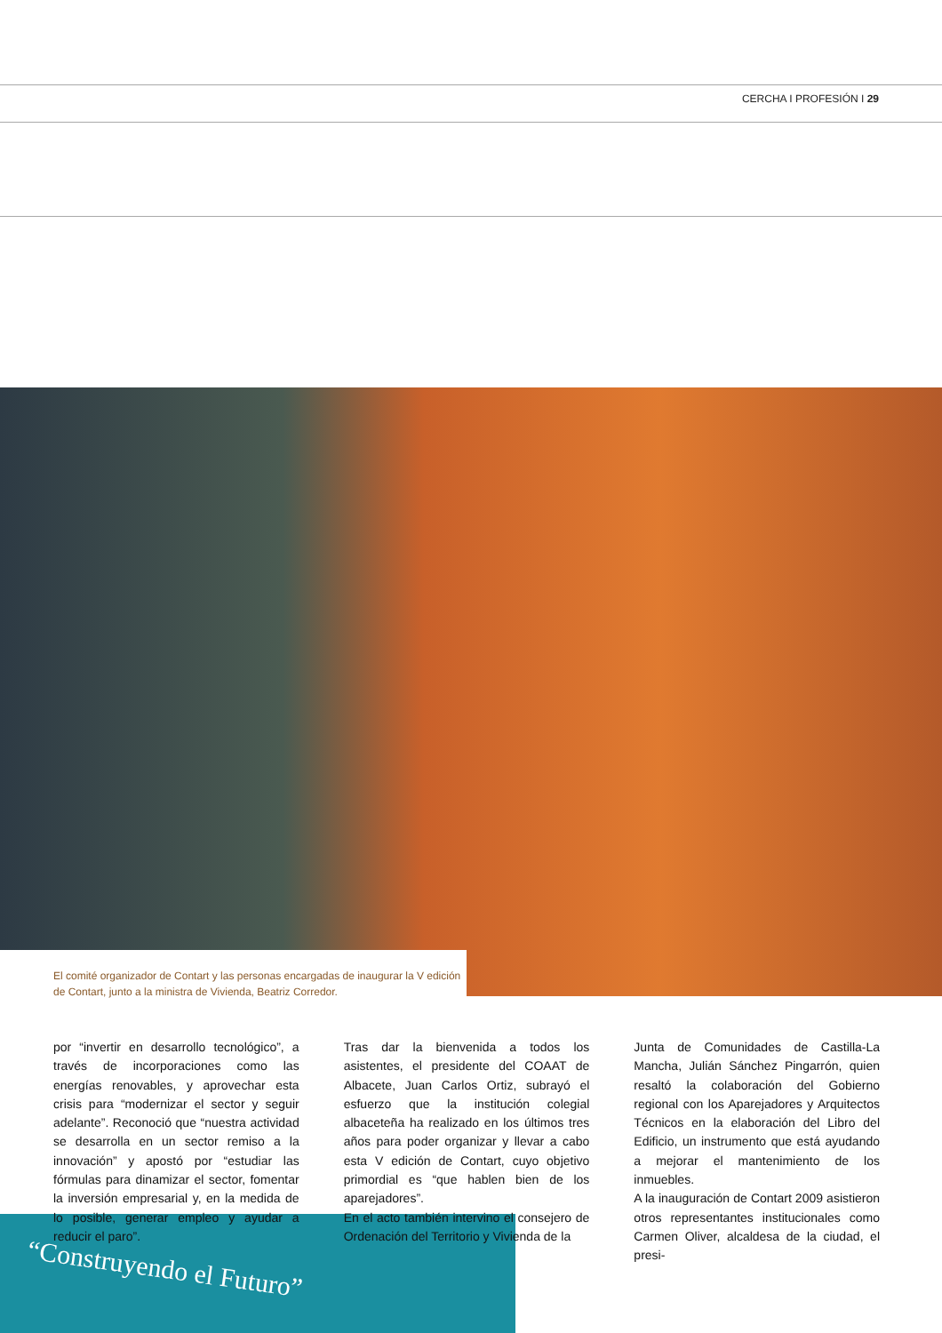CERCHA I PROFESIÓN I 29
“Construyendo el Futuro”
El comité organizador de Contart y las personas encargadas de inaugurar la V edición de Contart, junto a la ministra de Vivienda, Beatriz Corredor.
por “invertir en desarrollo tecnológico”, a través de incorporaciones como las energías renovables, y aprovechar esta crisis para “modernizar el sector y seguir adelante”. Reconoció que “nuestra actividad se desarrolla en un sector remiso a la innovación” y apostó por “estudiar las fórmulas para dinamizar el sector, fomentar la inversión empresarial y, en la medida de lo posible, generar empleo y ayudar a reducir el paro”.
Tras dar la bienvenida a todos los asistentes, el presidente del COAAT de Albacete, Juan Carlos Ortiz, subrayó el esfuerzo que la institución colegial albaceteña ha realizado en los últimos tres años para poder organizar y llevar a cabo esta V edición de Contart, cuyo objetivo primordial es “que hablen bien de los aparejadores”.
En el acto también intervino el consejero de Ordenación del Territorio y Vivienda de la
Junta de Comunidades de Castilla-La Mancha, Julián Sánchez Pingarrón, quien resaltó la colaboración del Gobierno regional con los Aparejadores y Arquitectos Técnicos en la elaboración del Libro del Edificio, un instrumento que está ayudando a mejorar el mantenimiento de los inmuebles.
A la inauguración de Contart 2009 asistieron otros representantes institucionales como Carmen Oliver, alcaldesa de la ciudad, el presi-